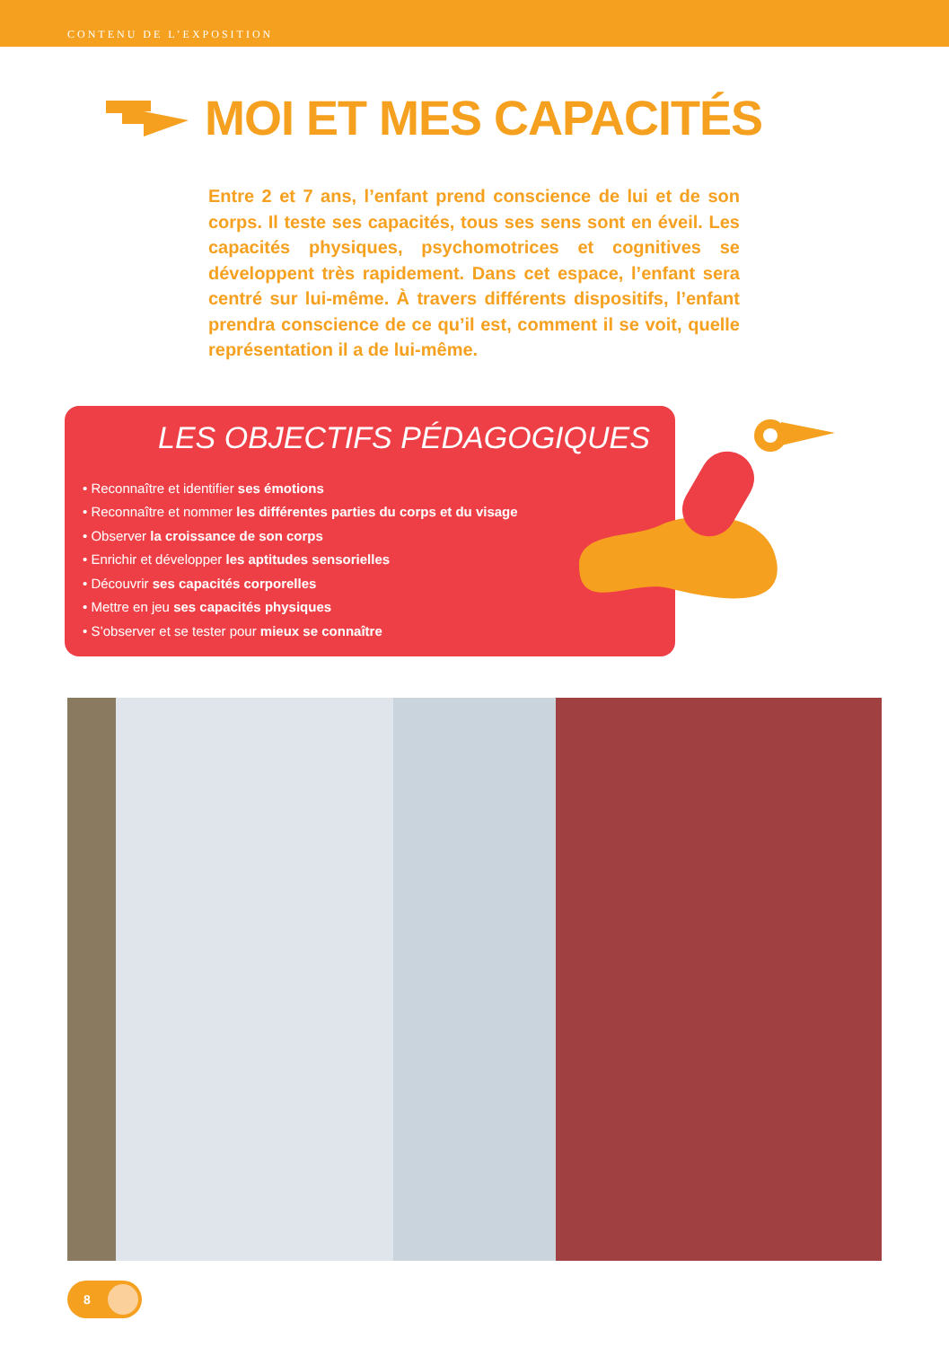CONTENU DE L’EXPOSITION
MOI ET MES CAPACITÉS
Entre 2 et 7 ans, l’enfant prend conscience de lui et de son corps. Il teste ses capacités, tous ses sens sont en éveil. Les capacités physiques, psychomotrices et cognitives se développent très rapidement. Dans cet espace, l’enfant sera centré sur lui-même. À travers différents dispositifs, l’enfant prendra conscience de ce qu’il est, comment il se voit, quelle représentation il a de lui-même.
LES OBJECTIFS PÉDAGOGIQUES
• Reconnaître et identifier ses émotions
• Reconnaître et nommer les différentes parties du corps et du visage
• Observer la croissance de son corps
• Enrichir et développer les aptitudes sensorielles
• Découvrir ses capacités corporelles
• Mettre en jeu ses capacités physiques
• S’observer et se tester pour mieux se connaître
8